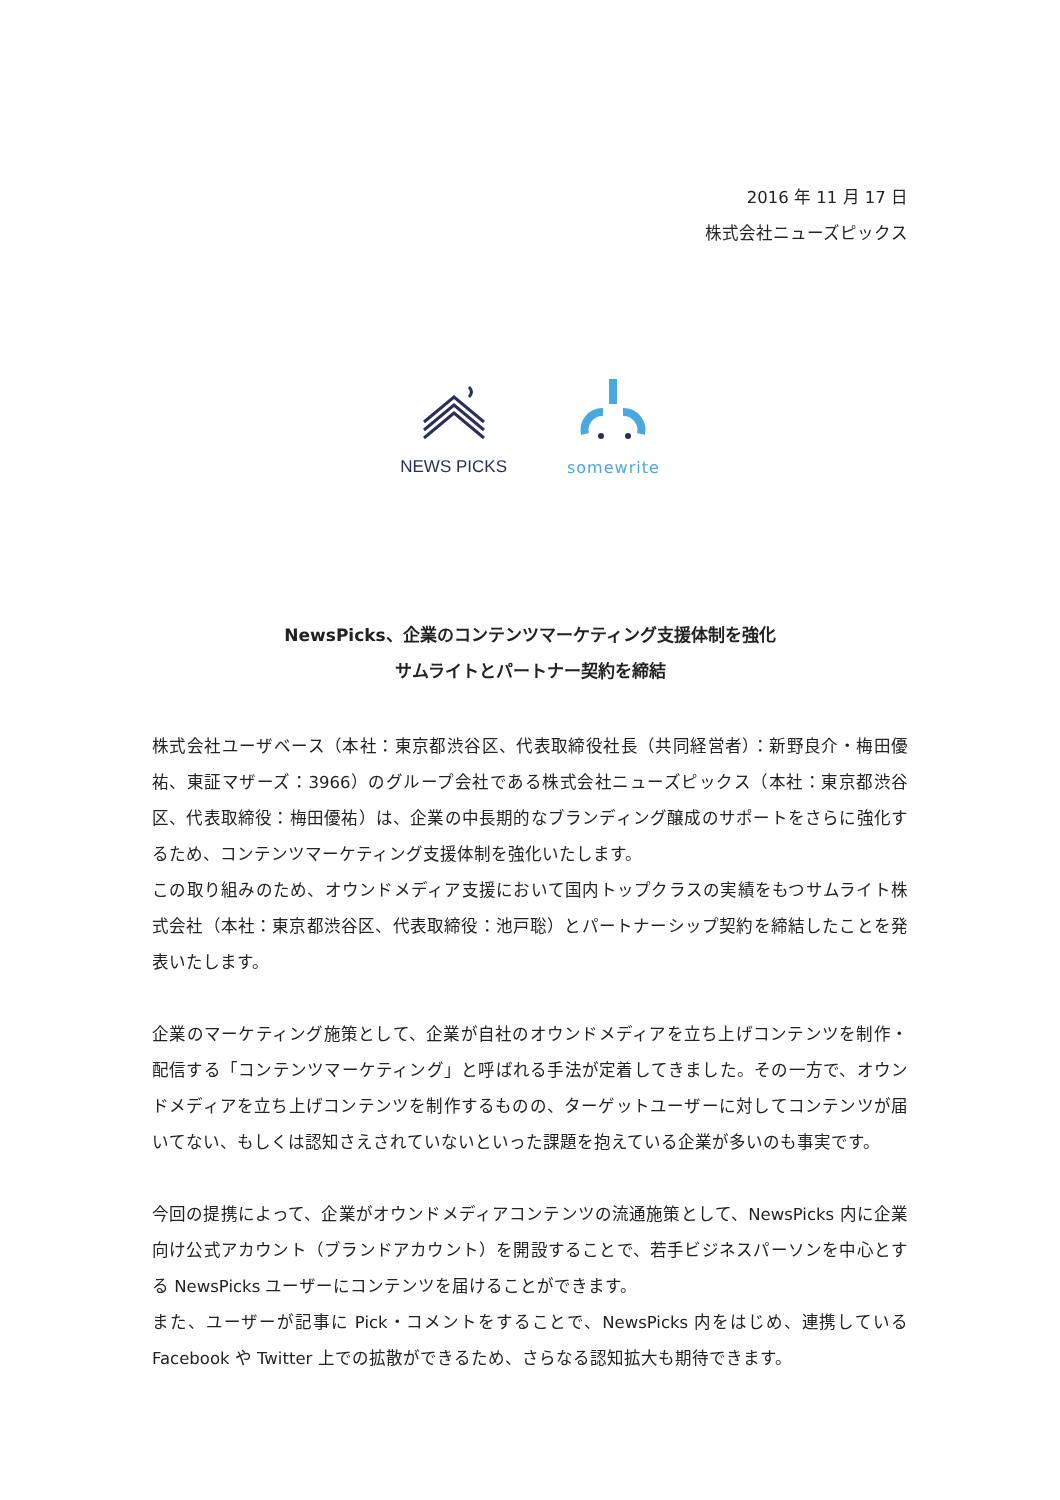2016 年 11 月 17 日
株式会社ニューズピックス
NEWS PICKS
somewrite
NewsPicks、企業のコンテンツマーケティング支援体制を強化
サムライトとパートナー契約を締結
株式会社ユーザベース（本社：東京都渋谷区、代表取締役社長（共同経営者）：新野良介・梅田優祐、東証マザーズ：3966）のグループ会社である株式会社ニューズピックス（本社：東京都渋谷区、代表取締役：梅田優祐）は、企業の中長期的なブランディング醸成のサポートをさらに強化するため、コンテンツマーケティング支援体制を強化いたします。
この取り組みのため、オウンドメディア支援において国内トップクラスの実績をもつサムライト株式会社（本社：東京都渋谷区、代表取締役：池戸聡）とパートナーシップ契約を締結したことを発表いたします。
企業のマーケティング施策として、企業が自社のオウンドメディアを立ち上げコンテンツを制作・配信する「コンテンツマーケティング」と呼ばれる手法が定着してきました。その一方で、オウンドメディアを立ち上げコンテンツを制作するものの、ターゲットユーザーに対してコンテンツが届いてない、もしくは認知さえされていないといった課題を抱えている企業が多いのも事実です。
今回の提携によって、企業がオウンドメディアコンテンツの流通施策として、NewsPicks 内に企業向け公式アカウント（ブランドアカウント）を開設することで、若手ビジネスパーソンを中心とする NewsPicks ユーザーにコンテンツを届けることができます。
また、ユーザーが記事に Pick・コメントをすることで、NewsPicks 内をはじめ、連携している Facebook や Twitter 上での拡散ができるため、さらなる認知拡大も期待できます。